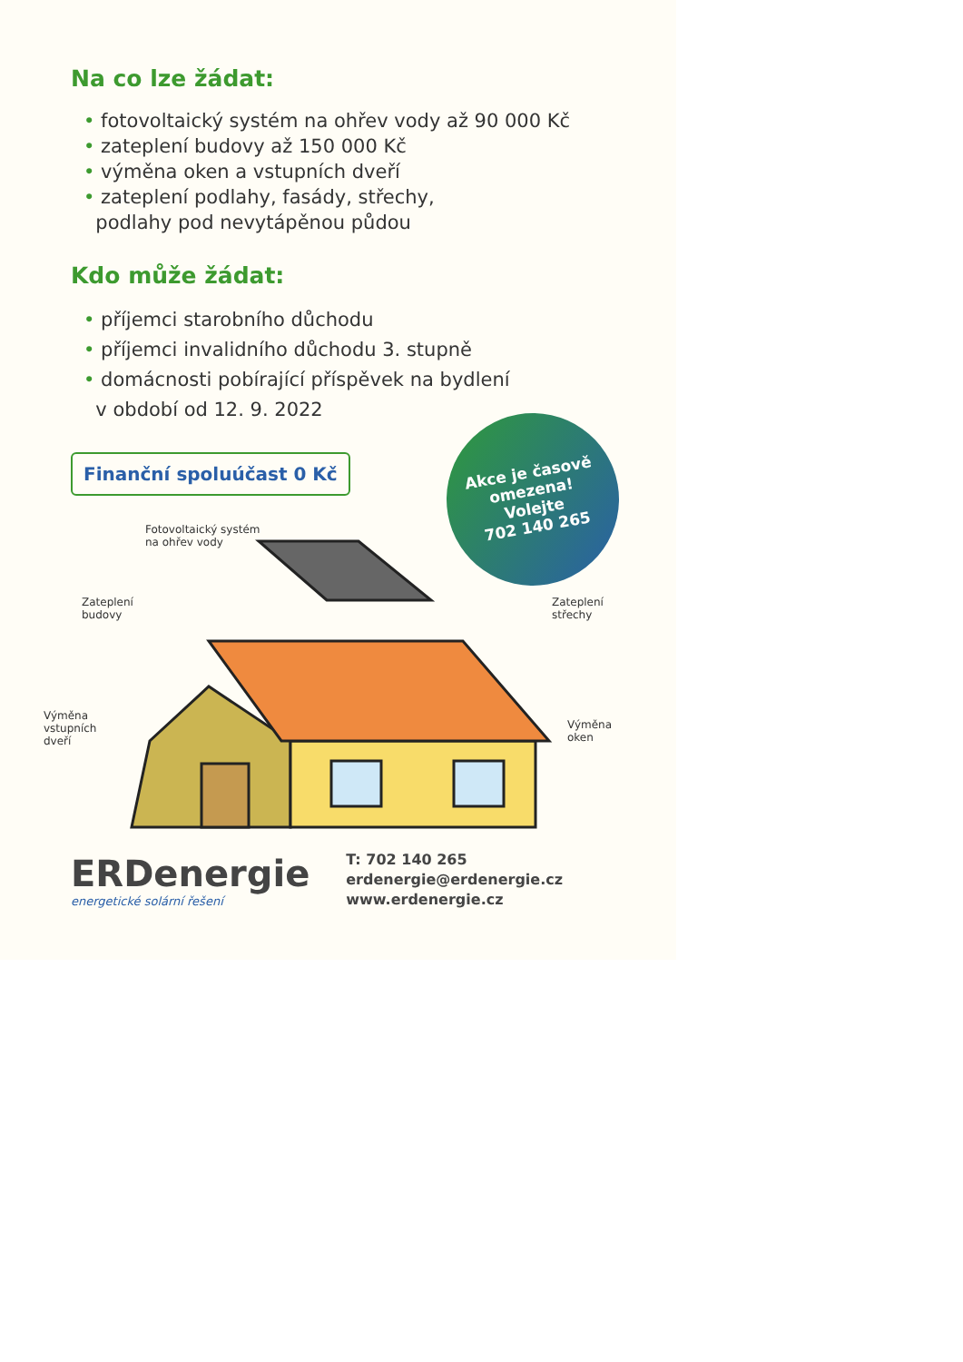Na co lze žádat:
• fotovoltaický systém na ohřev vody až 90 000 Kč
• zateplení budovy až 150 000 Kč
• výměna oken a vstupních dveří
• zateplení podlahy, fasády, střechy,
podlahy pod nevytápěnou půdou
Kdo může žádat:
• příjemci starobního důchodu
• příjemci invalidního důchodu 3. stupně
• domácnosti pobírající příspěvek na bydlení
v období od 12. 9. 2022
Finanční spoluúčast 0 Kč
Akce je časově
omezena!
Volejte
702 140 265
Fotovoltaický systém
na ohřev vody
Zateplení
budovy
Zateplení
střechy
Výměna
vstupních
dveří
Výměna
oken
ERDenergie
energetické solární řešení
T: 702 140 265
erdenergie@erdenergie.cz
www.erdenergie.cz